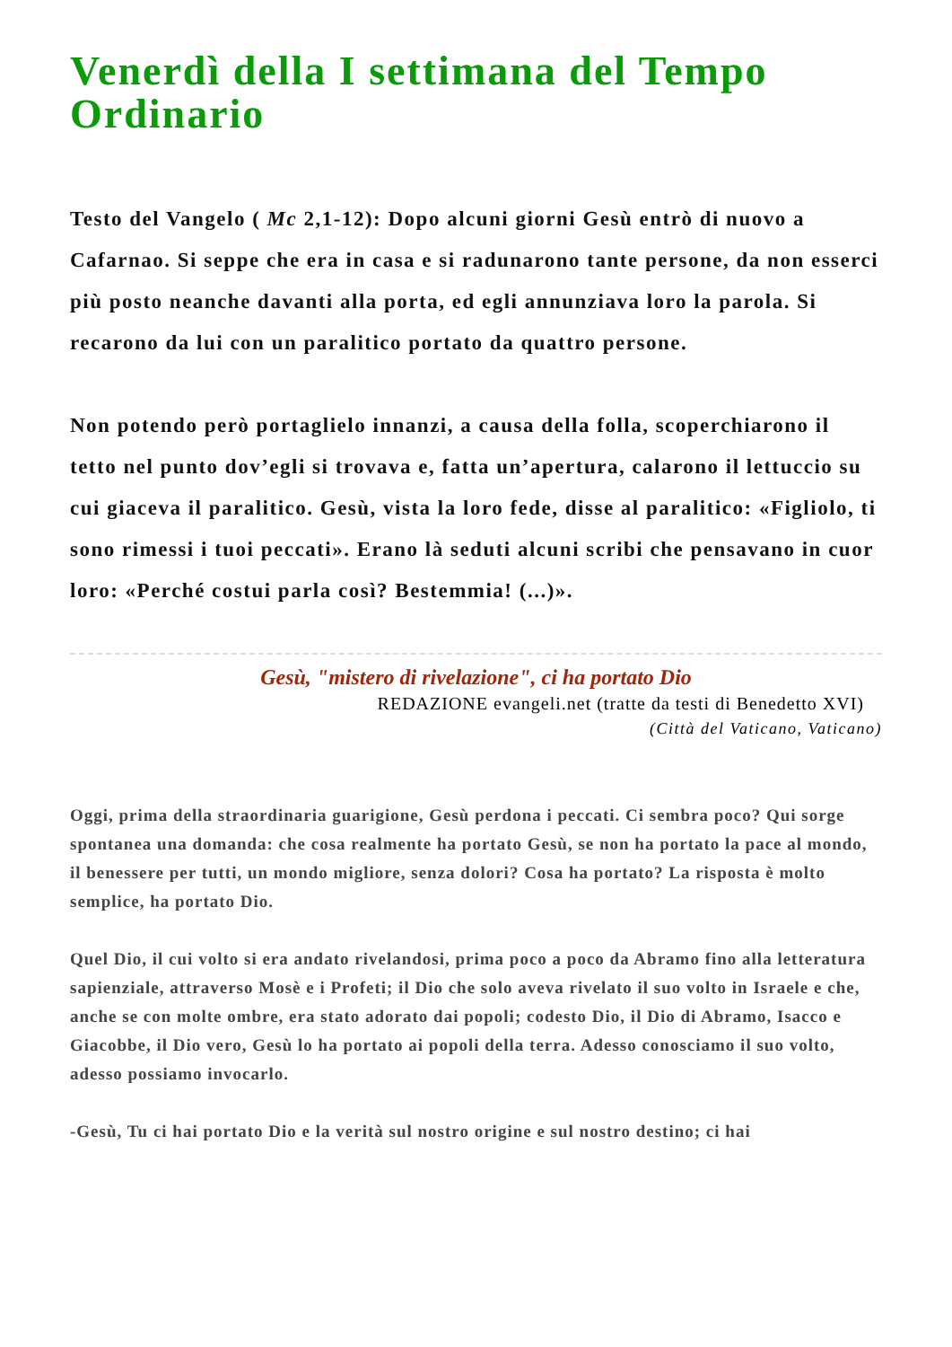Venerdì della I settimana del Tempo Ordinario
Testo del Vangelo ( Mc 2,1-12): Dopo alcuni giorni Gesù entrò di nuovo a Cafarnao. Si seppe che era in casa e si radunarono tante persone, da non esserci più posto neanche davanti alla porta, ed egli annunziava loro la parola. Si recarono da lui con un paralitico portato da quattro persone.
Non potendo però portaglielo innanzi, a causa della folla, scoperchiarono il tetto nel punto dov’egli si trovava e, fatta un’apertura, calarono il lettuccio su cui giaceva il paralitico. Gesù, vista la loro fede, disse al paralitico: «Figliolo, ti sono rimessi i tuoi peccati». Erano là seduti alcuni scribi che pensavano in cuor loro: «Perché costui parla così? Bestemmia! (...)».
Gesù, "mistero di rivelazione", ci ha portato Dio
REDAZIONE evangeli.net (tratte da testi di Benedetto XVI)
(Città del Vaticano, Vaticano)
Oggi, prima della straordinaria guarigione, Gesù perdona i peccati. Ci sembra poco? Qui sorge spontanea una domanda: che cosa realmente ha portato Gesù, se non ha portato la pace al mondo, il benessere per tutti, un mondo migliore, senza dolori? Cosa ha portato? La risposta è molto semplice, ha portato Dio.
Quel Dio, il cui volto si era andato rivelandosi, prima poco a poco da Abramo fino alla letteratura sapienziale, attraverso Mosè e i Profeti; il Dio che solo aveva rivelato il suo volto in Israele e che, anche se con molte ombre, era stato adorato dai popoli; codesto Dio, il Dio di Abramo, Isacco e Giacobbe, il Dio vero, Gesù lo ha portato ai popoli della terra. Adesso conosciamo il suo volto, adesso possiamo invocarlo.
-Gesù, Tu ci hai portato Dio e la verità sul nostro origine e sul nostro destino; ci hai